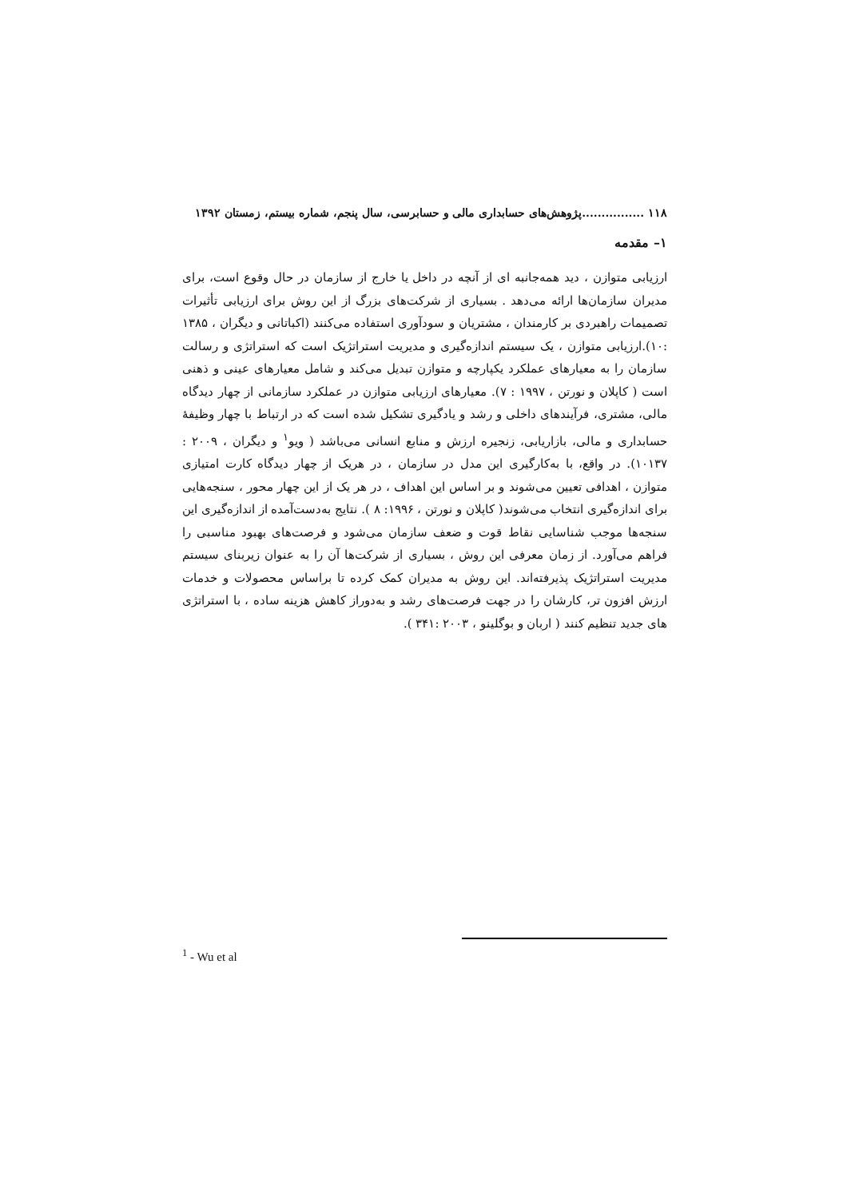۱۱۸ ................پژوهش‌های حسابداری مالی و حسابرسی، سال پنجم، شماره بیستم، زمستان ۱۳۹۲
۱– مقدمه
ارزیابی متوازن ، دید همه‌جانبه ای از آنچه در داخل یا خارج از سازمان در حال وقوع است، برای مدیران سازمان‌ها ارائه می‌دهد . بسیاری از شرکت‌های بزرگ از این روش برای ارزیابی تأثیرات تصمیمات راهبردی بر کارمندان ، مشتریان و سودآوری استفاده می‌کنند (اکباتانی و دیگران ، ۱۳۸۵ :۱۰).ارزیابی متوازن ، یک سیستم اندازه‌گیری و مدیریت استراتژیک است که استراتژی و رسالت سازمان را به معیارهای عملکرد یکپارچه و متوازن تبدیل می‌کند و شامل معیارهای عینی و ذهنی است ( کاپلان و نورتن ، ۱۹۹۷ : ۷). معیارهای ارزیابی متوازن در عملکرد سازمانی از چهار دیدگاه مالی، مشتری، فرآیندهای داخلی و رشد و یادگیری تشکیل شده است که در ارتباط با چهار وظیفهٔ حسابداری و مالی، بازاریابی، زنجیره ارزش و منابع انسانی می‌باشد ( ویو<sup>۱</sup> و دیگران ، ۲۰۰۹ : ۱۰۱۳۷). در واقع، با به‌کارگیری این مدل در سازمان ، در هریک از چهار دیدگاه کارت امتیازی متوازن ، اهدافی تعیین می‌شوند و بر اساس این اهداف ، در هر یک از این چهار محور ، سنجه‌هایی برای اندازه‌گیری انتخاب می‌شوند( کاپلان و نورتن ، ۱۹۹۶: ۸ ). نتایج به‌دست‌آمده از اندازه‌گیری این سنجه‌ها موجب شناسایی نقاط قوت و ضعف سازمان می‌شود و فرصت‌های بهبود مناسبی را فراهم می‌آورد. از زمان معرفی این روش ، بسیاری از شرکت‌ها آن را به عنوان زیربنای سیستم مدیریت استراتژیک پذیرفته‌اند. این روش به مدیران کمک کرده تا براساس محصولات و خدمات ارزش افزون تر، کارشان را در جهت فرصت‌های رشد و به‌دوراز کاهش هزینه ساده ، با استراتژی های جدید تنظیم کنند ( اربان و بوگلینو ، ۲۰۰۳ :۳۴۱ ).
<sup>1</sup> - Wu et al